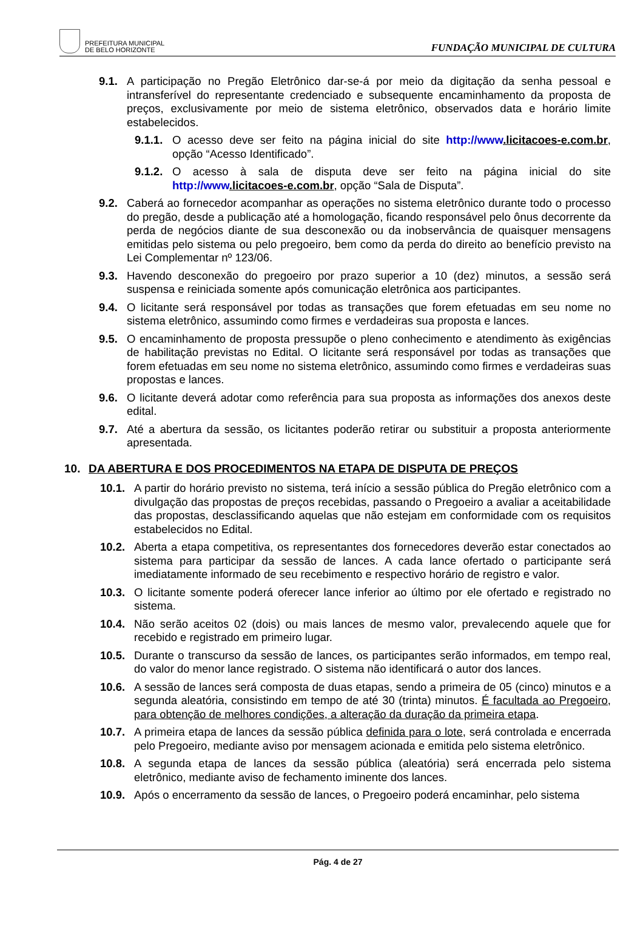PREFEITURA MUNICIPAL
DE BELO HORIZONTE
FUNDAÇÃO MUNICIPAL DE CULTURA
9.1. A participação no Pregão Eletrônico dar-se-á por meio da digitação da senha pessoal e intransferível do representante credenciado e subsequente encaminhamento da proposta de preços, exclusivamente por meio de sistema eletrônico, observados data e horário limite estabelecidos.
9.1.1.
O acesso deve ser feito na página inicial do site http://www.licitacoes-e.com.br, opção “Acesso Identificado”.
9.1.2.
O acesso à sala de disputa deve ser feito na página inicial do site http://www.licitacoes-e.com.br, opção “Sala de Disputa”.
9.2. Caberá ao fornecedor acompanhar as operações no sistema eletrônico durante todo o processo do pregão, desde a publicação até a homologação, ficando responsável pelo ônus decorrente da perda de negócios diante de sua desconexão ou da inobservância de quaisquer mensagens emitidas pelo sistema ou pelo pregoeiro, bem como da perda do direito ao benefício previsto na Lei Complementar nº 123/06.
9.3. Havendo desconexão do pregoeiro por prazo superior a 10 (dez) minutos, a sessão será suspensa e reiniciada somente após comunicação eletrônica aos participantes.
9.4. O licitante será responsável por todas as transações que forem efetuadas em seu nome no sistema eletrônico, assumindo como firmes e verdadeiras sua proposta e lances.
9.5. O encaminhamento de proposta pressupõe o pleno conhecimento e atendimento às exigências de habilitação previstas no Edital. O licitante será responsável por todas as transações que forem efetuadas em seu nome no sistema eletrônico, assumindo como firmes e verdadeiras suas propostas e lances.
9.6. O licitante deverá adotar como referência para sua proposta as informações dos anexos deste edital.
9.7. Até a abertura da sessão, os licitantes poderão retirar ou substituir a proposta anteriormente apresentada.
10. DA ABERTURA E DOS PROCEDIMENTOS NA ETAPA DE DISPUTA DE PREÇOS
10.1. A partir do horário previsto no sistema, terá início a sessão pública do Pregão eletrônico com a divulgação das propostas de preços recebidas, passando o Pregoeiro a avaliar a aceitabilidade das propostas, desclassificando aquelas que não estejam em conformidade com os requisitos estabelecidos no Edital.
10.2. Aberta a etapa competitiva, os representantes dos fornecedores deverão estar conectados ao sistema para participar da sessão de lances. A cada lance ofertado o participante será imediatamente informado de seu recebimento e respectivo horário de registro e valor.
10.3. O licitante somente poderá oferecer lance inferior ao último por ele ofertado e registrado no sistema.
10.4. Não serão aceitos 02 (dois) ou mais lances de mesmo valor, prevalecendo aquele que for recebido e registrado em primeiro lugar.
10.5. Durante o transcurso da sessão de lances, os participantes serão informados, em tempo real, do valor do menor lance registrado. O sistema não identificará o autor dos lances.
10.6. A sessão de lances será composta de duas etapas, sendo a primeira de 05 (cinco) minutos e a segunda aleatória, consistindo em tempo de até 30 (trinta) minutos. É facultada ao Pregoeiro, para obtenção de melhores condições, a alteração da duração da primeira etapa.
10.7. A primeira etapa de lances da sessão pública definida para o lote, será controlada e encerrada pelo Pregoeiro, mediante aviso por mensagem acionada e emitida pelo sistema eletrônico.
10.8. A segunda etapa de lances da sessão pública (aleatória) será encerrada pelo sistema eletrônico, mediante aviso de fechamento iminente dos lances.
10.9. Após o encerramento da sessão de lances, o Pregoeiro poderá encaminhar, pelo sistema
Pág. 4 de 27